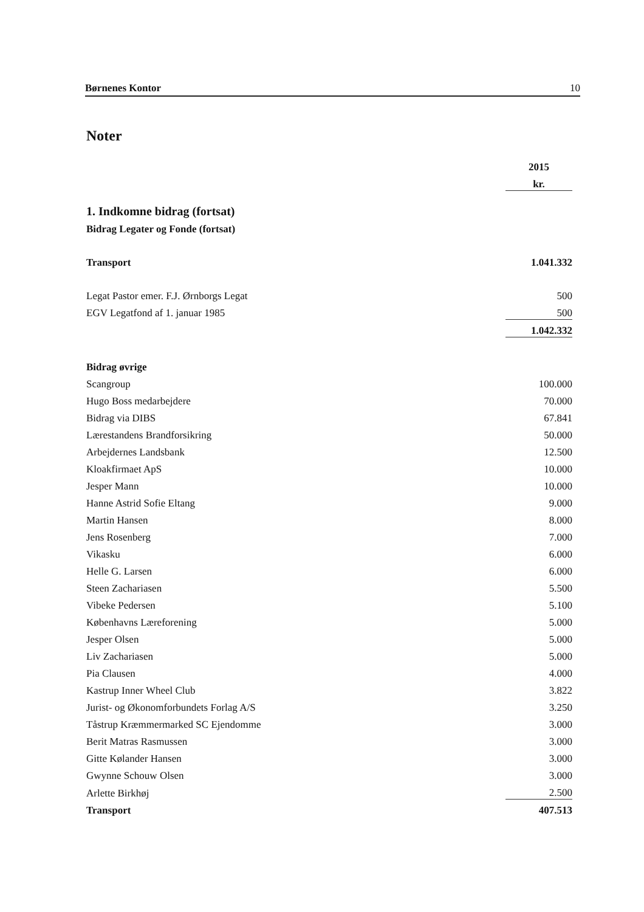Børnenes Kontor 10
Noter
| | 2015 |
| | kr. |
| 1. Indkomne bidrag (fortsat) | |
| Bidrag Legater og Fonde (fortsat) | |
| Transport | 1.041.332 |
| Legat Pastor emer. F.J. Ørnborgs Legat | 500 |
| EGV Legatfond af 1. januar 1985 | 500 |
| | 1.042.332 |
| Bidrag øvrige | |
| Scangroup | 100.000 |
| Hugo Boss medarbejdere | 70.000 |
| Bidrag via DIBS | 67.841 |
| Lærestandens Brandforsikring | 50.000 |
| Arbejdernes Landsbank | 12.500 |
| Kloakfirmaet ApS | 10.000 |
| Jesper Mann | 10.000 |
| Hanne Astrid Sofie Eltang | 9.000 |
| Martin Hansen | 8.000 |
| Jens Rosenberg | 7.000 |
| Vikasku | 6.000 |
| Helle G. Larsen | 6.000 |
| Steen Zachariasen | 5.500 |
| Vibeke Pedersen | 5.100 |
| Københavns Læreforening | 5.000 |
| Jesper Olsen | 5.000 |
| Liv Zachariasen | 5.000 |
| Pia Clausen | 4.000 |
| Kastrup Inner Wheel Club | 3.822 |
| Jurist- og Økonomforbundets Forlag A/S | 3.250 |
| Tåstrup Kræmmermarked SC Ejendomme | 3.000 |
| Berit Matras Rasmussen | 3.000 |
| Gitte Kølander Hansen | 3.000 |
| Gwynne Schouw Olsen | 3.000 |
| Arlette Birkhøj | 2.500 |
| Transport | 407.513 |